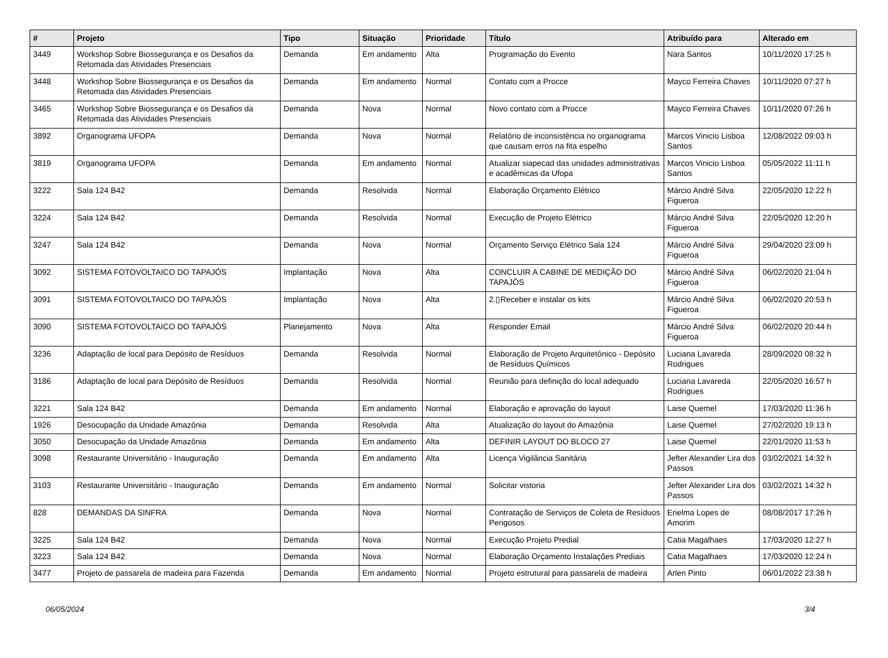| # | Projeto | Tipo | Situação | Prioridade | Título | Atribuído para | Alterado em |
| --- | --- | --- | --- | --- | --- | --- | --- |
| 3449 | Workshop Sobre Biossegurança e os Desafios da Retomada das Atividades Presenciais | Demanda | Em andamento | Alta | Programação do Evento | Nara Santos | 10/11/2020 17:25 h |
| 3448 | Workshop Sobre Biossegurança e os Desafios da Retomada das Atividades Presenciais | Demanda | Em andamento | Normal | Contato com a Procce | Mayco Ferreira Chaves | 10/11/2020 07:27 h |
| 3465 | Workshop Sobre Biossegurança e os Desafios da Retomada das Atividades Presenciais | Demanda | Nova | Normal | Novo contato com a Procce | Mayco Ferreira Chaves | 10/11/2020 07:26 h |
| 3892 | Organograma UFOPA | Demanda | Nova | Normal | Relatório de inconsistência no organograma que causam erros na fita espelho | Marcos Vinicio Lisboa Santos | 12/08/2022 09:03 h |
| 3819 | Organograma UFOPA | Demanda | Em andamento | Normal | Atualizar siapecad das unidades administrativas e acadêmicas da Ufopa | Marcos Vinicio Lisboa Santos | 05/05/2022 11:11 h |
| 3222 | Sala 124 B42 | Demanda | Resolvida | Normal | Elaboração Orçamento Elétrico | Márcio André Silva Figueroa | 22/05/2020 12:22 h |
| 3224 | Sala 124 B42 | Demanda | Resolvida | Normal | Execução de Projeto Elétrico | Márcio André Silva Figueroa | 22/05/2020 12:20 h |
| 3247 | Sala 124 B42 | Demanda | Nova | Normal | Orçamento Serviço Elétrico Sala 124 | Márcio André Silva Figueroa | 29/04/2020 23:09 h |
| 3092 | SISTEMA FOTOVOLTAICO DO TAPAJÓS | Implantação | Nova | Alta | CONCLUIR A CABINE DE MEDIÇÃO DO TAPAJÓS | Márcio André Silva Figueroa | 06/02/2020 21:04 h |
| 3091 | SISTEMA FOTOVOLTAICO DO TAPAJÓS | Implantação | Nova | Alta | 2.▯Receber e instalar os kits | Márcio André Silva Figueroa | 06/02/2020 20:53 h |
| 3090 | SISTEMA FOTOVOLTAICO DO TAPAJÓS | Planejamento | Nova | Alta | Responder Email | Márcio André Silva Figueroa | 06/02/2020 20:44 h |
| 3236 | Adaptação de local para Depósito de Resíduos | Demanda | Resolvida | Normal | Elaboração de Projeto Arquitetônico - Depósito de Resíduos Químicos | Luciana Lavareda Rodrigues | 28/09/2020 08:32 h |
| 3186 | Adaptação de local para Depósito de Resíduos | Demanda | Resolvida | Normal | Reunião para definição do local adequado | Luciana Lavareda Rodrigues | 22/05/2020 16:57 h |
| 3221 | Sala 124 B42 | Demanda | Em andamento | Normal | Elaboração e aprovação do layout | Laise Quemel | 17/03/2020 11:36 h |
| 1926 | Desocupação da Unidade Amazônia | Demanda | Resolvida | Alta | Atualização do layout do Amazônia | Laise Quemel | 27/02/2020 19:13 h |
| 3050 | Desocupação da Unidade Amazônia | Demanda | Em andamento | Alta | DEFINIR LAYOUT DO BLOCO 27 | Laise Quemel | 22/01/2020 11:53 h |
| 3098 | Restaurante Universitário - Inauguração | Demanda | Em andamento | Alta | Licença Vigilância Sanitária | Jefter Alexander Lira dos Passos | 03/02/2021 14:32 h |
| 3103 | Restaurante Universitário - Inauguração | Demanda | Em andamento | Normal | Solicitar vistoria | Jefter Alexander Lira dos Passos | 03/02/2021 14:32 h |
| 828 | DEMANDAS DA SINFRA | Demanda | Nova | Normal | Contratação de Serviços de Coleta de Resíduos Perigosos | Erielma Lopes de Amorim | 08/08/2017 17:26 h |
| 3225 | Sala 124 B42 | Demanda | Nova | Normal | Execução Projeto Predial | Catia Magalhaes | 17/03/2020 12:27 h |
| 3223 | Sala 124 B42 | Demanda | Nova | Normal | Elaboração Orçamento Instalações Prediais | Catia Magalhaes | 17/03/2020 12:24 h |
| 3477 | Projeto de passarela de madeira para Fazenda | Demanda | Em andamento | Normal | Projeto estrutural para passarela de madeira | Arlen Pinto | 06/01/2022 23:38 h |
06/05/2024 3/4